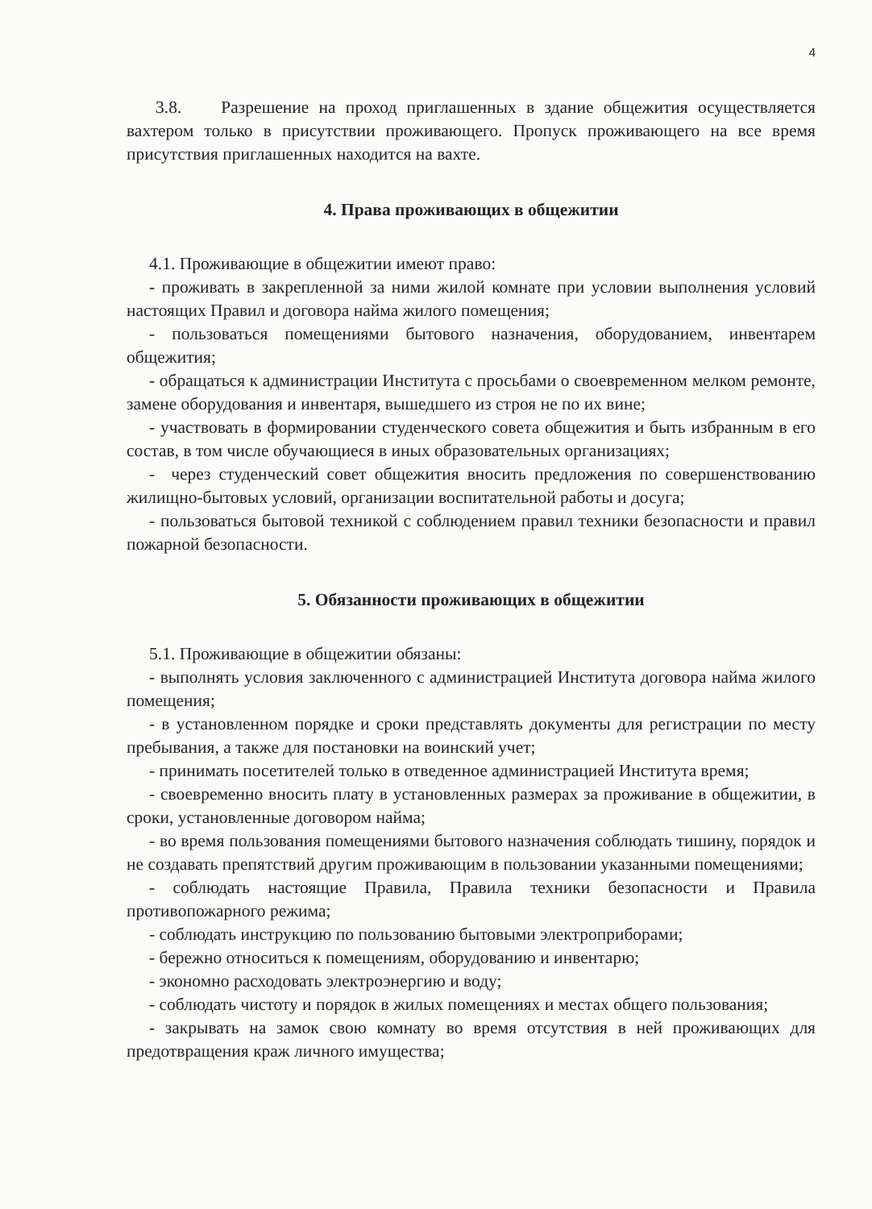4
3.8. Разрешение на проход приглашенных в здание общежития осуществляется вахтером только в присутствии проживающего. Пропуск проживающего на все время присутствия приглашенных находится на вахте.
4. Права проживающих в общежитии
4.1. Проживающие в общежитии имеют право:
- проживать в закрепленной за ними жилой комнате при условии выполнения условий настоящих Правил и договора найма жилого помещения;
- пользоваться помещениями бытового назначения, оборудованием, инвентарем общежития;
- обращаться к администрации Института с просьбами о своевременном мелком ремонте, замене оборудования и инвентаря, вышедшего из строя не по их вине;
- участвовать в формировании студенческого совета общежития и быть избранным в его состав, в том числе обучающиеся в иных образовательных организациях;
- через студенческий совет общежития вносить предложения по совершенствованию жилищно-бытовых условий, организации воспитательной работы и досуга;
- пользоваться бытовой техникой с соблюдением правил техники безопасности и правил пожарной безопасности.
5. Обязанности проживающих в общежитии
5.1. Проживающие в общежитии обязаны:
- выполнять условия заключенного с администрацией Института договора найма жилого помещения;
- в установленном порядке и сроки представлять документы для регистрации по месту пребывания, а также для постановки на воинский учет;
- принимать посетителей только в отведенное администрацией Института время;
- своевременно вносить плату в установленных размерах за проживание в общежитии, в сроки, установленные договором найма;
- во время пользования помещениями бытового назначения соблюдать тишину, порядок и не создавать препятствий другим проживающим в пользовании указанными помещениями;
- соблюдать настоящие Правила, Правила техники безопасности и Правила противопожарного режима;
- соблюдать инструкцию по пользованию бытовыми электроприборами;
- бережно относиться к помещениям, оборудованию и инвентарю;
- экономно расходовать электроэнергию и воду;
- соблюдать чистоту и порядок в жилых помещениях и местах общего пользования;
- закрывать на замок свою комнату во время отсутствия в ней проживающих для предотвращения краж личного имущества;